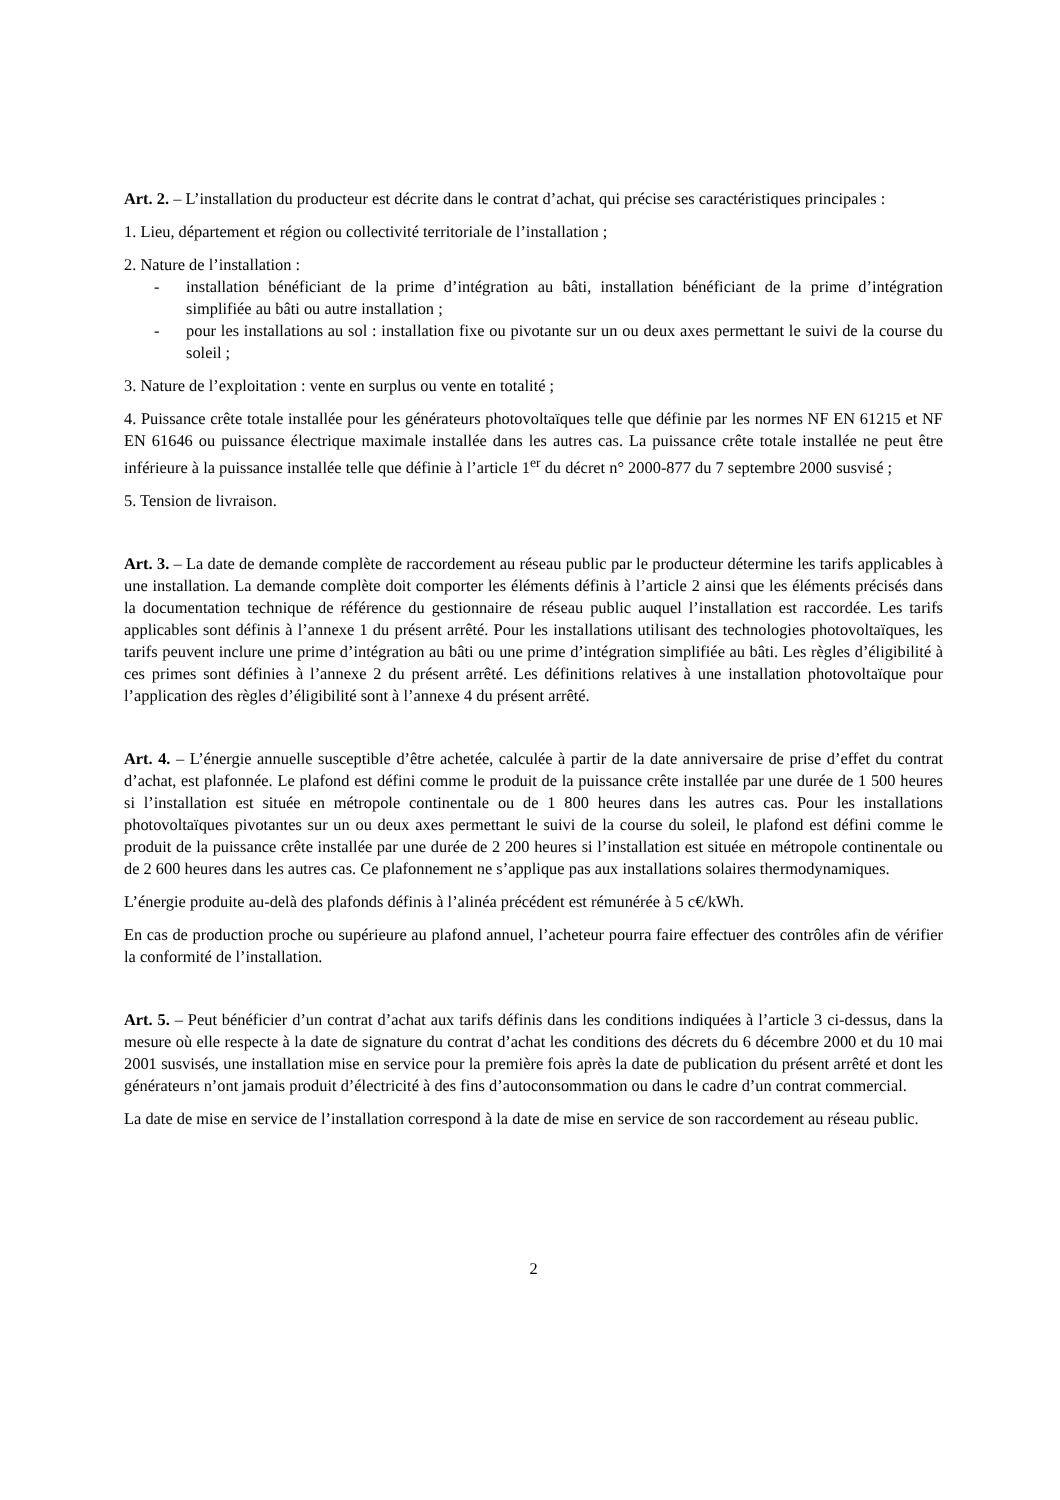Art. 2. – L’installation du producteur est décrite dans le contrat d’achat, qui précise ses caractéristiques principales :
1. Lieu, département et région ou collectivité territoriale de l’installation ;
2. Nature de l’installation :
- installation bénéficiant de la prime d’intégration au bâti, installation bénéficiant de la prime d’intégration simplifiée au bâti ou autre installation ;
- pour les installations au sol : installation fixe ou pivotante sur un ou deux axes permettant le suivi de la course du soleil ;
3. Nature de l’exploitation : vente en surplus ou vente en totalité ;
4. Puissance crête totale installée pour les générateurs photovoltaïques telle que définie par les normes NF EN 61215 et NF EN 61646 ou puissance électrique maximale installée dans les autres cas. La puissance crête totale installée ne peut être inférieure à la puissance installée telle que définie à l’article 1<sup>er</sup> du décret n° 2000-877 du 7 septembre 2000 susvisé ;
5. Tension de livraison.
Art. 3. – La date de demande complète de raccordement au réseau public par le producteur détermine les tarifs applicables à une installation. La demande complète doit comporter les éléments définis à l’article 2 ainsi que les éléments précisés dans la documentation technique de référence du gestionnaire de réseau public auquel l’installation est raccordée. Les tarifs applicables sont définis à l’annexe 1 du présent arrêté. Pour les installations utilisant des technologies photovoltaïques, les tarifs peuvent inclure une prime d’intégration au bâti ou une prime d’intégration simplifiée au bâti. Les règles d’éligibilité à ces primes sont définies à l’annexe 2 du présent arrêté. Les définitions relatives à une installation photovoltaïque pour l’application des règles d’éligibilité sont à l’annexe 4 du présent arrêté.
Art. 4. – L’énergie annuelle susceptible d’être achetée, calculée à partir de la date anniversaire de prise d’effet du contrat d’achat, est plafonnée. Le plafond est défini comme le produit de la puissance crête installée par une durée de 1 500 heures si l’installation est située en métropole continentale ou de 1 800 heures dans les autres cas. Pour les installations photovoltaïques pivotantes sur un ou deux axes permettant le suivi de la course du soleil, le plafond est défini comme le produit de la puissance crête installée par une durée de 2 200 heures si l’installation est située en métropole continentale ou de 2 600 heures dans les autres cas. Ce plafonnement ne s’applique pas aux installations solaires thermodynamiques.
L’énergie produite au-delà des plafonds définis à l’alinéa précédent est rémunérée à 5 c€/kWh.
En cas de production proche ou supérieure au plafond annuel, l’acheteur pourra faire effectuer des contrôles afin de vérifier la conformité de l’installation.
Art. 5. – Peut bénéficier d’un contrat d’achat aux tarifs définis dans les conditions indiquées à l’article 3 ci-dessus, dans la mesure où elle respecte à la date de signature du contrat d’achat les conditions des décrets du 6 décembre 2000 et du 10 mai 2001 susvisés, une installation mise en service pour la première fois après la date de publication du présent arrêté et dont les générateurs n’ont jamais produit d’électricité à des fins d’autoconsommation ou dans le cadre d’un contrat commercial.
La date de mise en service de l’installation correspond à la date de mise en service de son raccordement au réseau public.
2